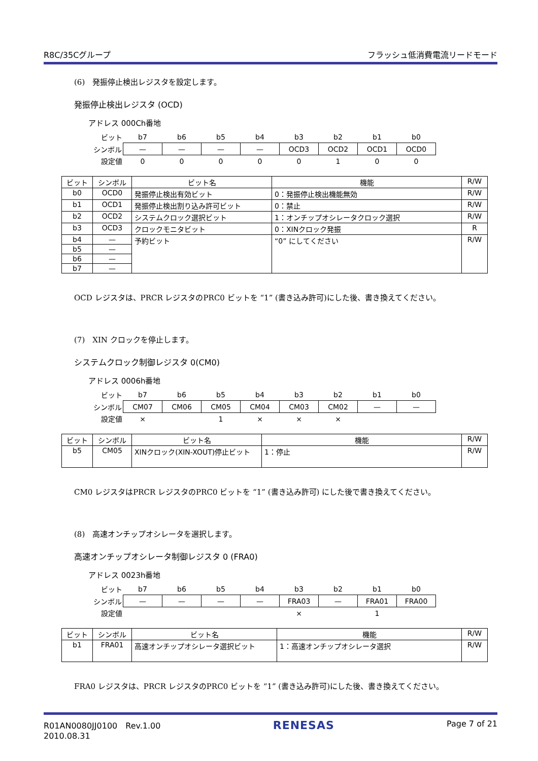R8C/35Cグループ フラッシュ低消費電流リードモード
(6)　発振停止検出レジスタを設定します。
発振停止検出レジスタ (OCD)
アドレス 000Ch番地
| ビット | b7 | b6 | b5 | b4 | b3 | b2 | b1 | b0 |
| シンボル | — | — | — | — | OCD3 | OCD2 | OCD1 | OCD0 |
| 設定値 | 0 | 0 | 0 | 0 | 0 | 1 | 0 | 0 |
| ビット | シンボル | ビット名 | 機能 | R/W |
| --- | --- | --- | --- | --- |
| b0 | OCD0 | 発振停止検出有効ビット | 0：発振停止検出機能無効 | R/W |
| b1 | OCD1 | 発振停止検出割り込み許可ビット | 0：禁止 | R/W |
| b2 | OCD2 | システムクロック選択ビット | 1：オンチップオシレータクロック選択 | R/W |
| b3 | OCD3 | クロックモニタビット | 0：XINクロック発振 | R |
| b4 | — | 予約ビット | “0” にしてください | R/W |
| b5 | — | | | |
| b6 | — | | | |
| b7 | — | | | |
OCD レジスタは、PRCR レジスタのPRC0 ビットを “1” (書き込み許可)にした後、書き換えてください。
(7)　XIN クロックを停止します。
システムクロック制御レジスタ 0(CM0)
アドレス 0006h番地
| ビット | b7 | b6 | b5 | b4 | b3 | b2 | b1 | b0 |
| シンボル | CM07 | CM06 | CM05 | CM04 | CM03 | CM02 | — | — |
| 設定値 | × | | 1 | × | × | × | | |
| ビット | シンボル | ビット名 | 機能 | R/W |
| --- | --- | --- | --- | --- |
| b5 | CM05 | XINクロック(XIN-XOUT)停止ビット | 1：停止 | R/W |
CM0 レジスタはPRCR レジスタのPRC0 ビットを “1” (書き込み許可) にした後で書き換えてください。
(8)　高速オンチップオシレータを選択します。
高速オンチップオシレータ制御レジスタ 0 (FRA0)
アドレス 0023h番地
| ビット | b7 | b6 | b5 | b4 | b3 | b2 | b1 | b0 |
| シンボル | — | — | — | — | FRA03 | — | FRA01 | FRA00 |
| 設定値 | | | | | × | | 1 | |
| ビット | シンボル | ビット名 | 機能 | R/W |
| --- | --- | --- | --- | --- |
| b1 | FRA01 | 高速オンチップオシレータ選択ビット | 1：高速オンチップオシレータ選択 | R/W |
FRA0 レジスタは、PRCR レジスタのPRC0 ビットを “1” (書き込み許可)にした後、書き換えてください。
R01AN0080JJ0100　Rev.1.00
2010.08.31 RENESAS Page 7 of 21